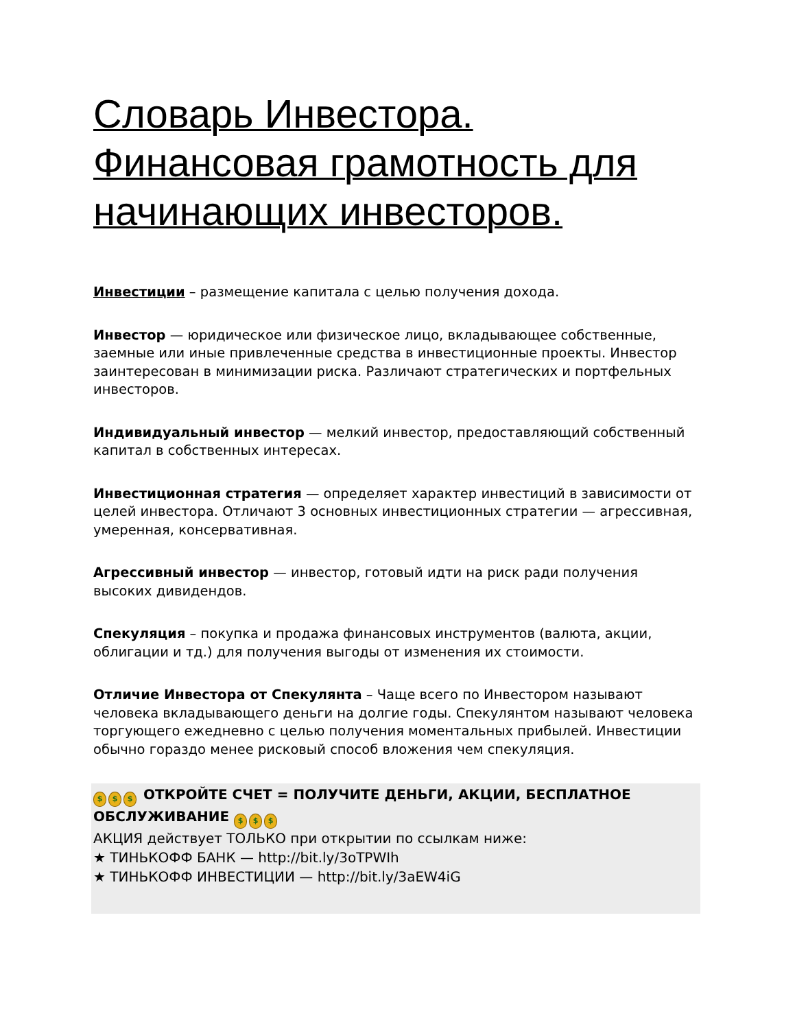Словарь Инвестора. Финансовая грамотность для начинающих инвесторов.
Инвестиции – размещение капитала с целью получения дохода.
Инвестор — юридическое или физическое лицо, вкладывающее собственные, заемные или иные привлеченные средства в инвестиционные проекты. Инвестор заинтересован в минимизации риска. Различают стратегических и портфельных инвесторов.
Индивидуальный инвестор — мелкий инвестор, предоставляющий собственный капитал в собственных интересах.
Инвестиционная стратегия — определяет характер инвестиций в зависимости от целей инвестора. Отличают 3 основных инвестиционных стратегии — агрессивная, умеренная, консервативная.
Агрессивный инвестор — инвестор, готовый идти на риск ради получения высоких дивидендов.
Спекуляция – покупка и продажа финансовых инструментов (валюта, акции, облигации и тд.) для получения выгоды от изменения их стоимости.
Отличие Инвестора от Спекулянта – Чаще всего по Инвестором называют человека вкладывающего деньги на долгие годы. Спекулянтом называют человека торгующего ежедневно с целью получения моментальных прибылей. Инвестиции обычно гораздо менее рисковый способ вложения чем спекуляция.
$ $ $ ОТКРОЙТЕ СЧЕТ = ПОЛУЧИТЕ ДЕНЬГИ, АКЦИИ, БЕСПЛАТНОЕ ОБСЛУЖИВАНИЕ $ $ $
АКЦИЯ действует ТОЛЬКО при открытии по ссылкам ниже:
★ ТИНЬКОФФ БАНК — http://bit.ly/3oTPWIh
★ ТИНЬКОФФ ИНВЕСТИЦИИ — http://bit.ly/3aEW4iG